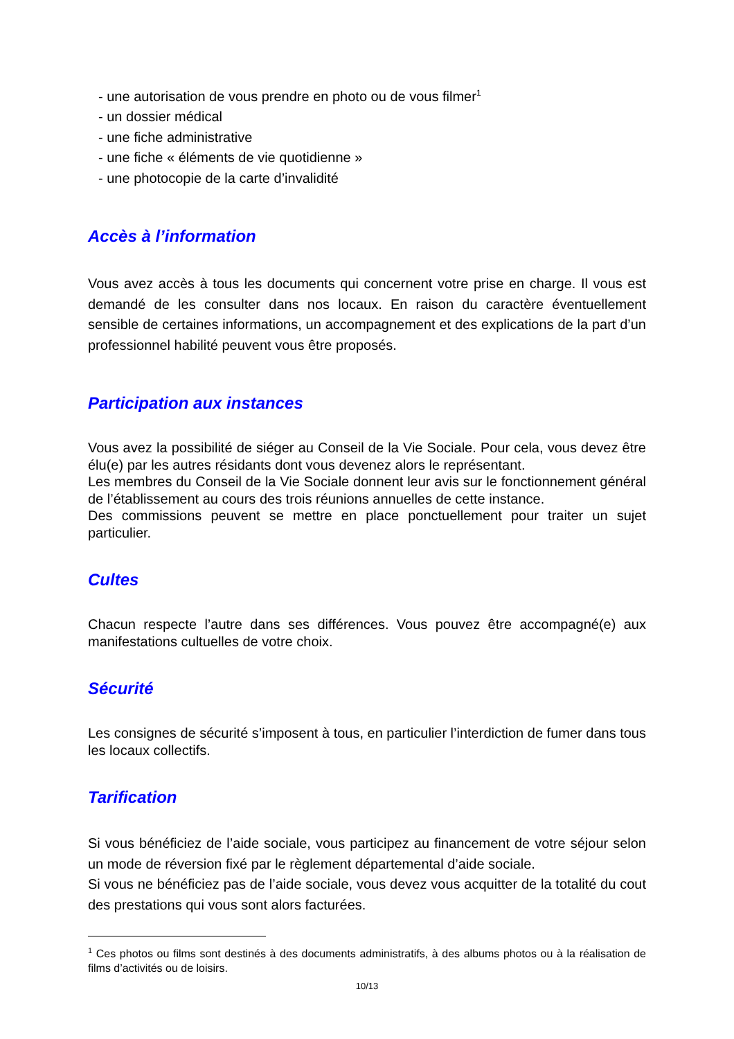- une autorisation de vous prendre en photo ou de vous filmer<sup>1</sup>
- un dossier médical
- une fiche administrative
- une fiche « éléments de vie quotidienne »
- une photocopie de la carte d’invalidité
Accès à l’information
Vous avez accès à tous les documents qui concernent votre prise en charge. Il vous est demandé de les consulter dans nos locaux. En raison du caractère éventuellement sensible de certaines informations, un accompagnement et des explications de la part d’un professionnel habilité peuvent vous être proposés.
Participation aux instances
Vous avez la possibilité de siéger au Conseil de la Vie Sociale. Pour cela, vous devez être élu(e) par les autres résidants dont vous devenez alors le représentant.
Les membres du Conseil de la Vie Sociale donnent leur avis sur le fonctionnement général de l’établissement au cours des trois réunions annuelles de cette instance.
Des commissions peuvent se mettre en place ponctuellement pour traiter un sujet particulier.
Cultes
Chacun respecte l’autre dans ses différences. Vous pouvez être accompagné(e) aux manifestations cultuelles de votre choix.
Sécurité
Les consignes de sécurité s’imposent à tous, en particulier l’interdiction de fumer dans tous les locaux collectifs.
Tarification
Si vous bénéficiez de l’aide sociale, vous participez au financement de votre séjour selon un mode de réversion fixé par le règlement départemental d’aide sociale.
Si vous ne bénéficiez pas de l’aide sociale, vous devez vous acquitter de la totalité du cout des prestations qui vous sont alors facturées.
<sup>1</sup> Ces photos ou films sont destinés à des documents administratifs, à des albums photos ou à la réalisation de films d’activités ou de loisirs.
10/13